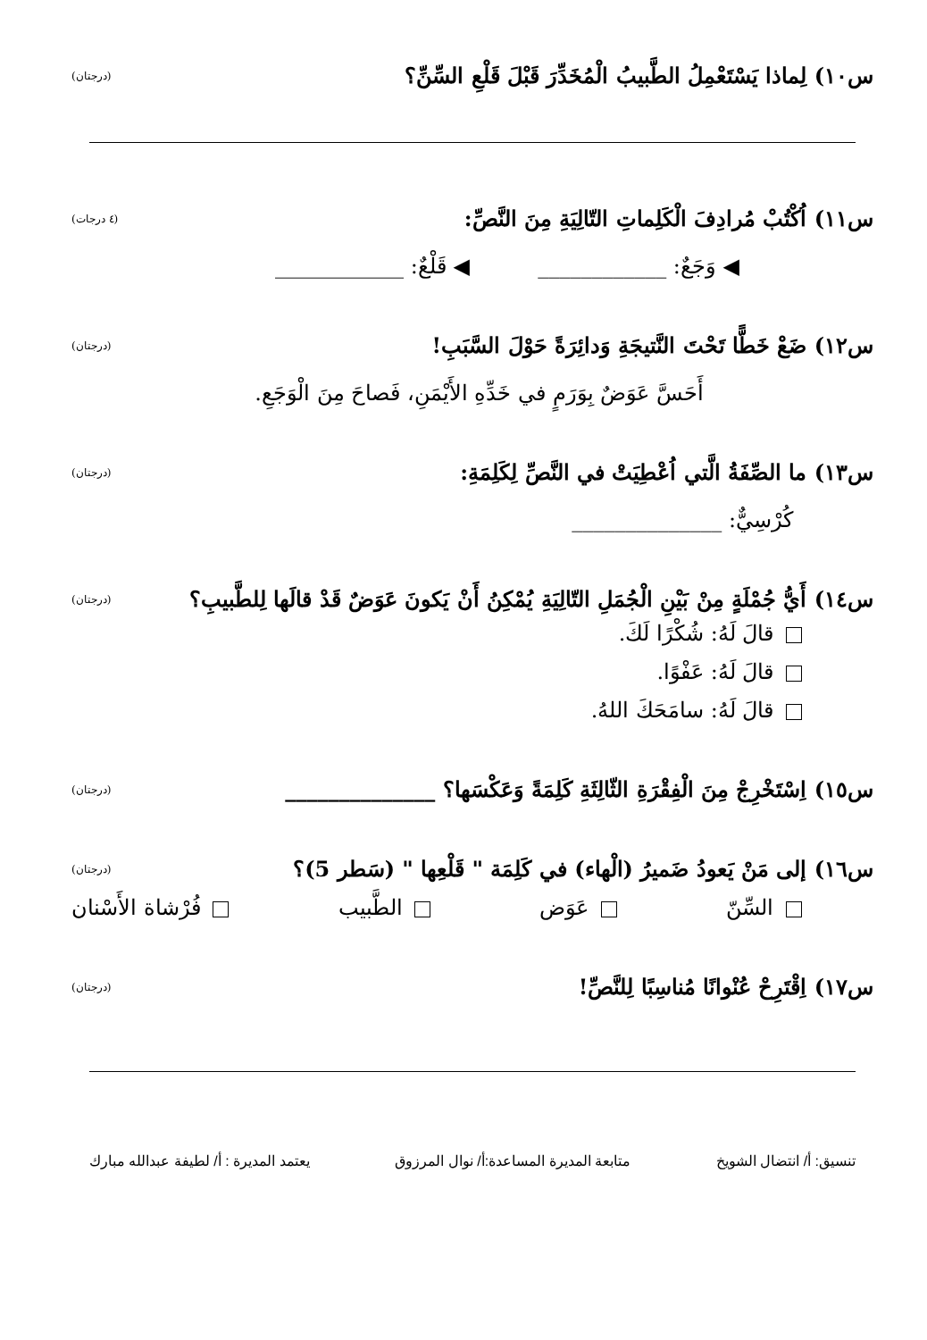س١٠) لِماذا يَسْتَعْمِلُ الطَّبيبُ الْمُخَدِّرَ قَبْلَ قَلْعِ السِّنِّ؟ (درجتان)
س١١) اُكْتُبْ مُرادِفَ الْكَلِماتِ التّالِيَةِ مِنَ النَّصِّ: (٤ درجات)
◀ وَجَعٌ: ____________ ◀ قَلْعٌ: ____________
س١٢) ضَعْ خَطًّا تَحْتَ النَّتيجَةِ وَدائِرَةً حَوْلَ السَّبَبِ! (درجتان)
أَحَسَّ عَوَضٌ بِوَرَمٍ في خَدِّهِ الأَيْمَنِ، فَصاحَ مِنَ الْوَجَعِ.
س١٣) ما الصِّفَةُ الَّتي اُعْطِيَتْ في النَّصِّ لِكَلِمَةِ: (درجتان)
كُرْسِيٌّ: ______________
س١٤) أَيُّ جُمْلَةٍ مِنْ بَيْنِ الْجُمَلِ التّالِيَةِ يُمْكِنُ أَنْ يَكونَ عَوَضٌ قَدْ قالَها لِلطَّبيبِ؟ (درجتان)
قالَ لَهُ: شُكْرًا لَكَ.
قالَ لَهُ: عَفْوًا.
قالَ لَهُ: سامَحَكَ اللهُ.
س١٥) اِسْتَخْرِجْ مِنَ الْفِقْرَةِ الثّالِثَةِ كَلِمَةً وَعَكْسَها؟ ______________ (درجتان)
س١٦) إلى مَنْ يَعودُ ضَميرُ (الْهاء) في كَلِمَة " قَلْعِها " (سَطر 5)؟ (درجتان)
السِّنّ عَوَض الطَّبيب فُرْشاة الأَسْنان
س١٧) اِقْتَرِحْ عُنْوانًا مُناسِبًا لِلنَّصِّ! (درجتان)
تنسيق: أ/ انتضال الشويخ متابعة المديرة المساعدة:أ/ نوال المرزوق يعتمد المديرة : أ/ لطيفة عبدالله مبارك